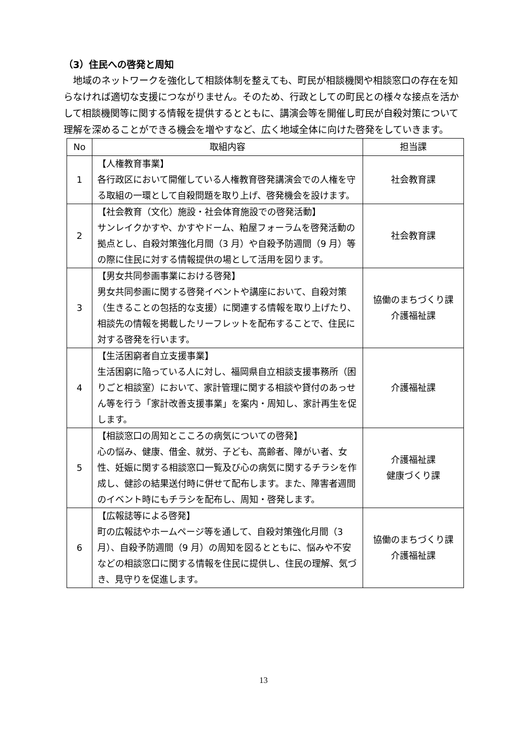（3）住民への啓発と周知
地域のネットワークを強化して相談体制を整えても、町民が相談機関や相談窓口の存在を知らなければ適切な支援につながりません。そのため、行政としての町民との様々な接点を活かして相談機関等に関する情報を提供するとともに、講演会等を開催し町民が自殺対策について理解を深めることができる機会を増やすなど、広く地域全体に向けた啓発をしていきます。
| No | 取組内容 | 担当課 |
| --- | --- | --- |
| 1 | 【人権教育事業】 各行政区において開催している人権教育啓発講演会での人権を守る取組の一環として自殺問題を取り上げ、啓発機会を設けます。 | 社会教育課 |
| 2 | 【社会教育（文化）施設・社会体育施設での啓発活動】 サンレイクかすや、かすやドーム、粕屋フォーラムを啓発活動の拠点とし、自殺対策強化月間（3 月）や自殺予防週間（9 月）等の際に住民に対する情報提供の場として活用を図ります。 | 社会教育課 |
| 3 | 【男女共同参画事業における啓発】 男女共同参画に関する啓発イベントや講座において、自殺対策（生きることの包括的な支援）に関連する情報を取り上げたり、相談先の情報を掲載したリーフレットを配布することで、住民に対する啓発を行います。 | 協働のまちづくり課 介護福祉課 |
| 4 | 【生活困窮者自立支援事業】 生活困窮に陥っている人に対し、福岡県自立相談支援事務所（困りごと相談室）において、家計管理に関する相談や貸付のあっせん等を行う「家計改善支援事業」を案内・周知し、家計再生を促します。 | 介護福祉課 |
| 5 | 【相談窓口の周知とこころの病気についての啓発】 心の悩み、健康、借金、就労、子ども、高齢者、障がい者、女性、妊娠に関する相談窓口一覧及び心の病気に関するチラシを作成し、健診の結果送付時に併せて配布します。また、障害者週間のイベント時にもチラシを配布し、周知・啓発します。 | 介護福祉課 健康づくり課 |
| 6 | 【広報誌等による啓発】 町の広報誌やホームページ等を通して、自殺対策強化月間（3 月）、自殺予防週間（9 月）の周知を図るとともに、悩みや不安などの相談窓口に関する情報を住民に提供し、住民の理解、気づき、見守りを促進します。 | 協働のまちづくり課 介護福祉課 |
13